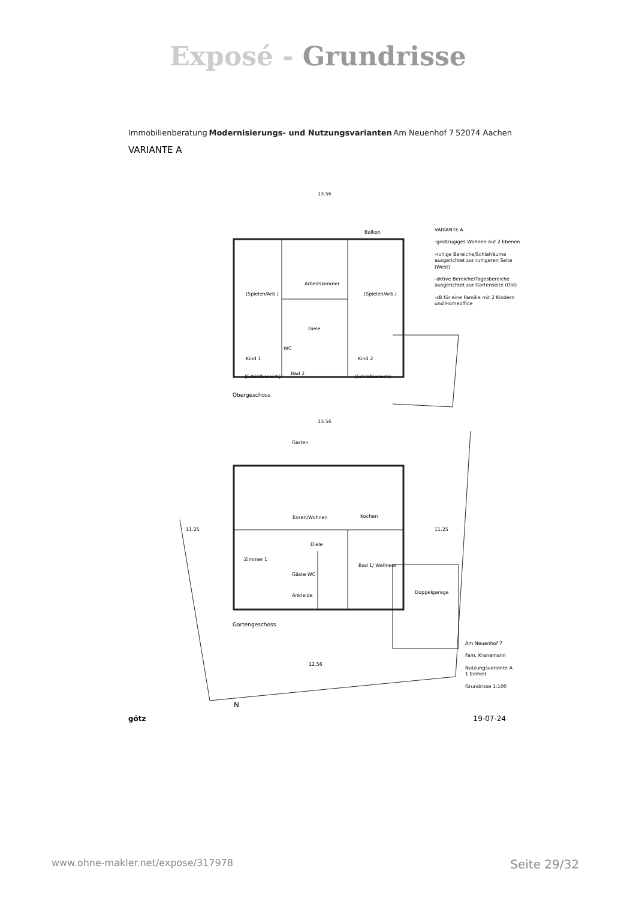Exposé - Grundrisse
Immobilienberatung Modernisierungs- und Nutzungsvarianten Am Neuenhof 7 52074 Aachen
VARIANTE A
13.56
Balkon
Arbeitszimmer
(Spielen/Arb.) (Spielen/Arb.)
Diele
WC
Kind 1 Kind 2
Bad 2
(Schlafbereich) (Schlafbereich)
Obergeschoss
VARIANTE A
-großzügiges Wohnen auf 2 Ebenen
-ruhige Bereiche/Schlafräume ausgerichtet zur ruhigeren Seite (West)
-aktive Bereiche/Tagesbereiche ausgerichtet zur Gartenseite (Ost)
-zB für eine Familie mit 2 Kindern und Homeoffice
13.56
Garten
11.25 11.25
Essen/Wohnen Kochen
Diele
Zimmer 1
Bad 1/ Wellness
Gäste WC
Doppelgarage
Ankleide
Gartengeschoss
12.56
N
Am Neuenhof 7
Fam. Kranemann
Nutzungsvariante A
1 Einheit
Grundrisse 1:100
götz 19-07-24
www.ohne-makler.net/expose/317978 Seite 29/32